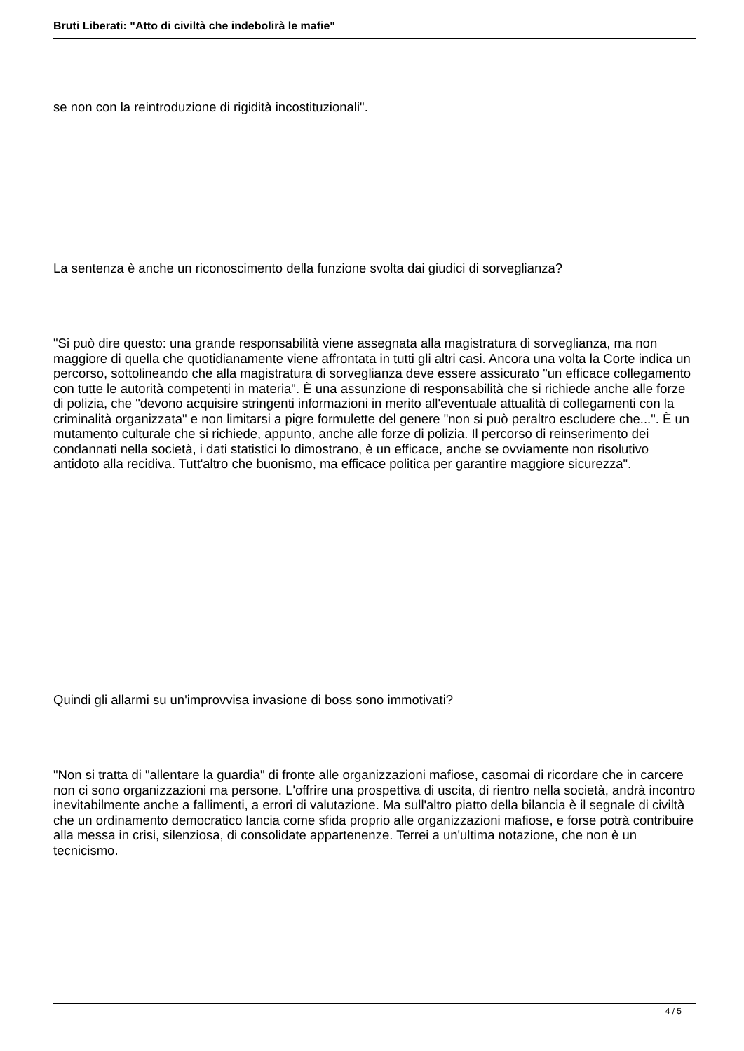Bruti Liberati: "Atto di civiltà che indebolirà le mafie"
se non con la reintroduzione di rigidità incostituzionali".
La sentenza è anche un riconoscimento della funzione svolta dai giudici di sorveglianza?
"Si può dire questo: una grande responsabilità viene assegnata alla magistratura di sorveglianza, ma non maggiore di quella che quotidianamente viene affrontata in tutti gli altri casi. Ancora una volta la Corte indica un percorso, sottolineando che alla magistratura di sorveglianza deve essere assicurato "un efficace collegamento con tutte le autorità competenti in materia". È una assunzione di responsabilità che si richiede anche alle forze di polizia, che "devono acquisire stringenti informazioni in merito all'eventuale attualità di collegamenti con la criminalità organizzata" e non limitarsi a pigre formulette del genere "non si può peraltro escludere che...". È un mutamento culturale che si richiede, appunto, anche alle forze di polizia. Il percorso di reinserimento dei condannati nella società, i dati statistici lo dimostrano, è un efficace, anche se ovviamente non risolutivo antidoto alla recidiva. Tutt'altro che buonismo, ma efficace politica per garantire maggiore sicurezza".
Quindi gli allarmi su un'improvvisa invasione di boss sono immotivati?
"Non si tratta di "allentare la guardia" di fronte alle organizzazioni mafiose, casomai di ricordare che in carcere non ci sono organizzazioni ma persone. L'offrire una prospettiva di uscita, di rientro nella società, andrà incontro inevitabilmente anche a fallimenti, a errori di valutazione. Ma sull'altro piatto della bilancia è il segnale di civiltà che un ordinamento democratico lancia come sfida proprio alle organizzazioni mafiose, e forse potrà contribuire alla messa in crisi, silenziosa, di consolidate appartenenze. Terrei a un'ultima notazione, che non è un tecnicismo.
4 / 5